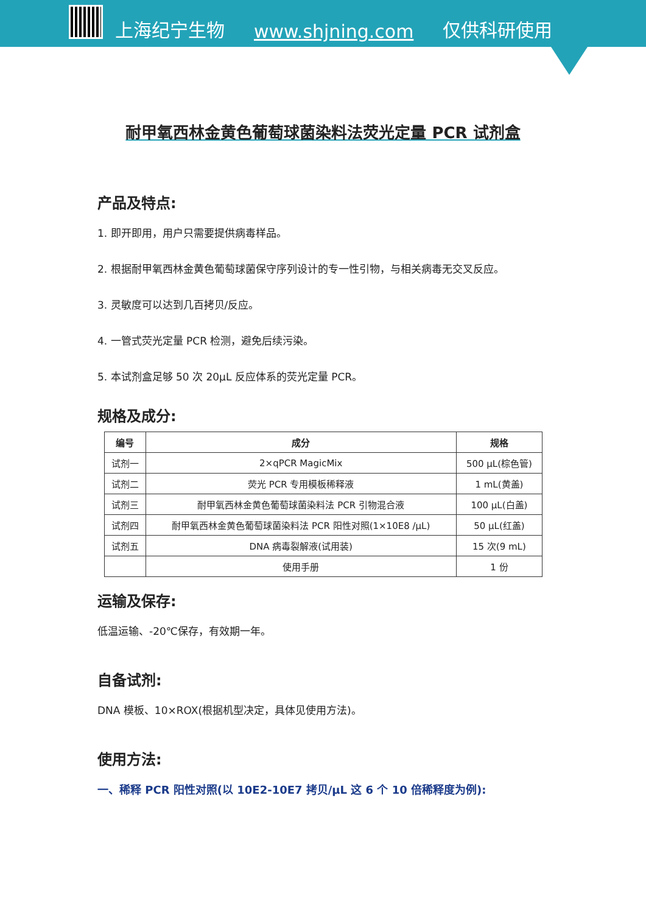上海纪宁生物 www.shjning.com 仅供科研使用
耐甲氧西林金黄色葡萄球菌染料法荧光定量 PCR 试剂盒
产品及特点:
1. 即开即用，用户只需要提供病毒样品。
2. 根据耐甲氧西林金黄色葡萄球菌保守序列设计的专一性引物，与相关病毒无交叉反应。
3. 灵敏度可以达到几百拷贝/反应。
4. 一管式荧光定量 PCR 检测，避免后续污染。
5. 本试剂盒足够 50 次 20μL 反应体系的荧光定量 PCR。
规格及成分:
| 编号 | 成分 | 规格 |
| --- | --- | --- |
| 试剂一 | 2×qPCR MagicMix | 500 μL(棕色管) |
| 试剂二 | 荧光 PCR 专用模板稀释液 | 1 mL(黄盖) |
| 试剂三 | 耐甲氧西林金黄色葡萄球菌染料法 PCR 引物混合液 | 100 μL(白盖) |
| 试剂四 | 耐甲氧西林金黄色葡萄球菌染料法 PCR 阳性对照(1×10E8 /μL) | 50 μL(红盖) |
| 试剂五 | DNA 病毒裂解液(试用装) | 15 次(9 mL) |
| | 使用手册 | 1 份 |
运输及保存:
低温运输、-20℃保存，有效期一年。
自备试剂:
DNA 模板、10×ROX(根据机型决定，具体见使用方法)。
使用方法:
一、稀释 PCR 阳性对照(以 10E2-10E7 拷贝/μL 这 6 个 10 倍稀释度为例):